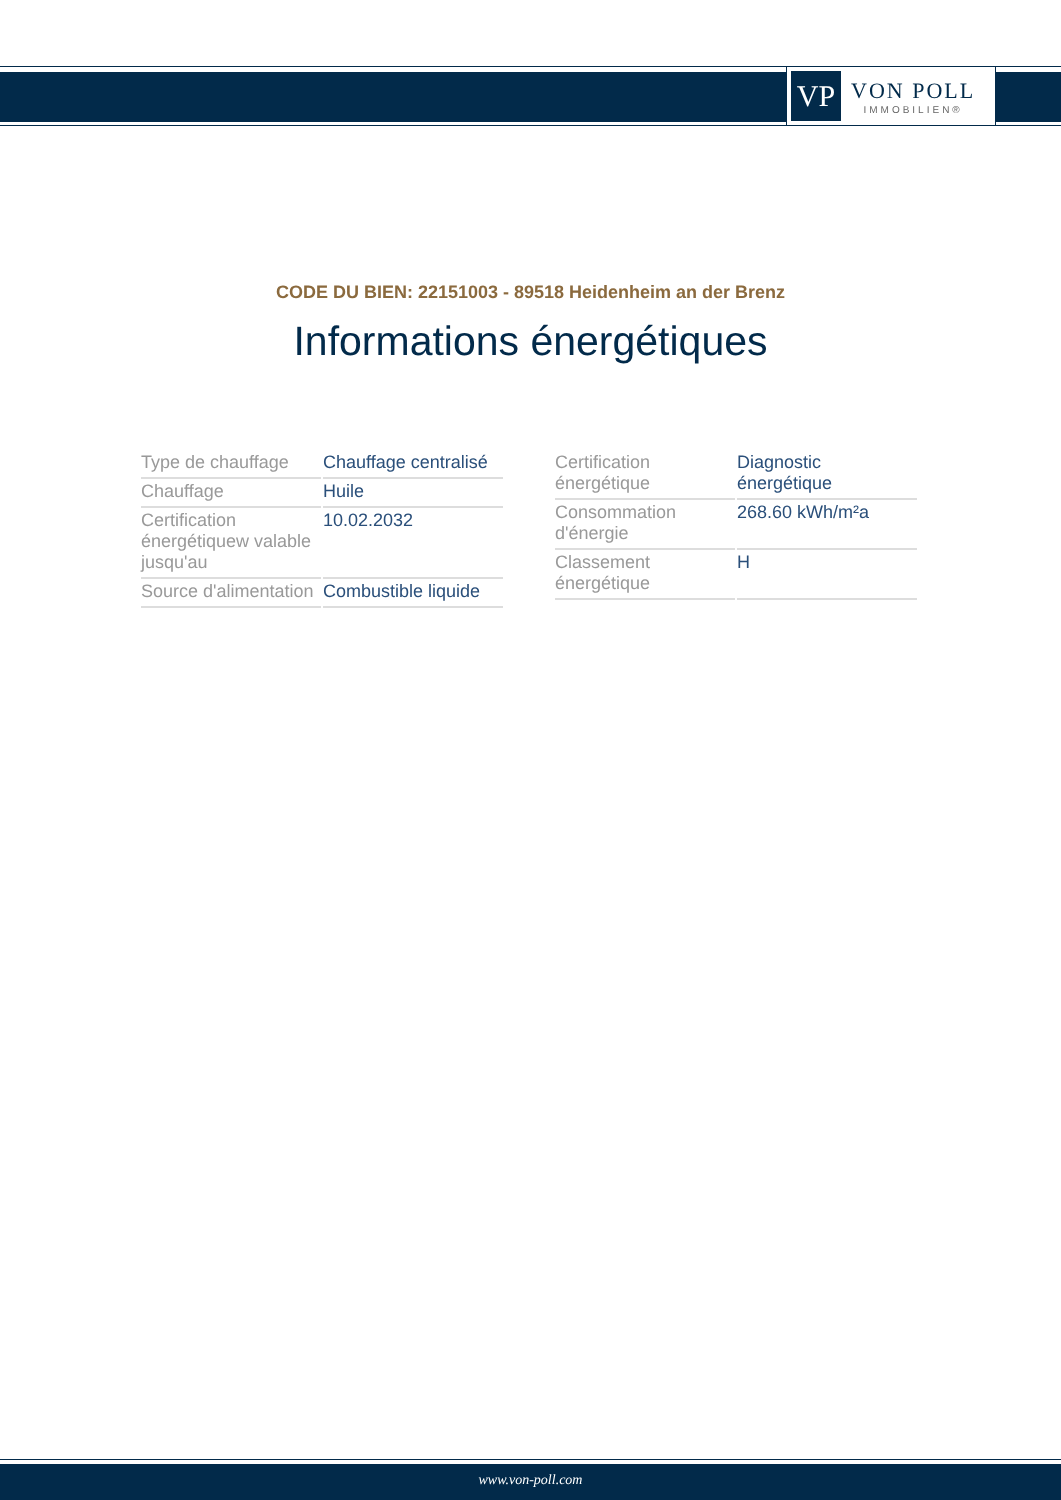VP
VON POLL
IMMOBILIEN®
CODE DU BIEN: 22151003 - 89518 Heidenheim an der Brenz
Informations énergétiques
| Type de chauffage | Chauffage centralisé |
| Chauffage | Huile |
| Certification énergétiquew valable jusqu'au | 10.02.2032 |
| Source d'alimentation | Combustible liquide |
| Certification énergétique | Diagnostic énergétique |
| Consommation d'énergie | 268.60 kWh/m²a |
| Classement énergétique | H |
www.von-poll.com